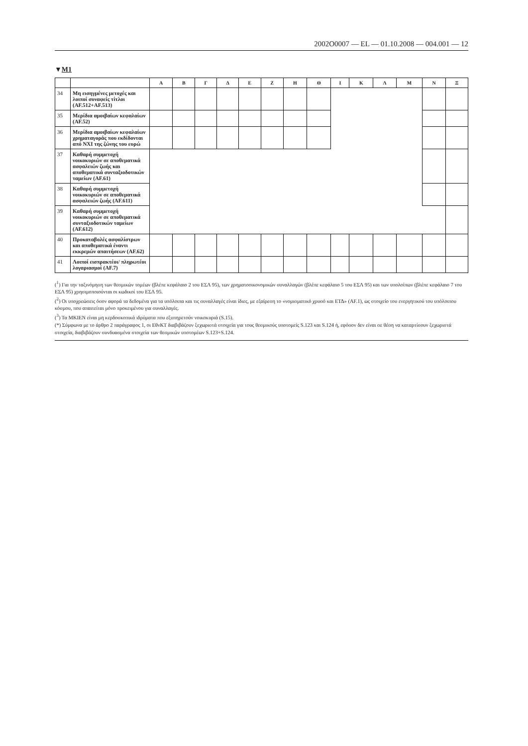2002O0007 — EL — 01.10.2008 — 004.001 — 12
▼M1
| | | Α | Β | Γ | Δ | Ε | Ζ | Η | Θ | Ι | Κ | Λ | Μ | Ν | Ξ |
| --- | --- | --- | --- | --- | --- | --- | --- | --- | --- | --- | --- | --- | --- | --- | --- |
| 34 | Μη εισηγμένες μετοχές και λοιποί συναφείς τίτλοι (AF.512+AF.513) | | | | | | | | | | | | | | |
| 35 | Μερίδια αμοιβαίων κεφαλαίων (AF.52) | | | | | | | | | | | | | | |
| 36 | Μερίδια αμοιβαίων κεφαλαίων χρηματαγοράς που εκδίδονται από ΝΧΙ της ζώνης του ευρώ | | | | | | | | | | | | | | |
| 37 | Καθαρή συμμετοχή νοικοκυριών σε αποθεματικά ασφαλειών ζωής και αποθεματικά συνταξιοδοτικών ταμείων (AF.61) | | | | | | | | | | | | | | |
| 38 | Καθαρή συμμετοχή νοικοκυριών σε αποθεματικά ασφαλειών ζωής (AF.611) | | | | | | | | | | | | | | |
| 39 | Καθαρή συμμετοχή νοικοκυριών σε αποθεματικά συνταξιοδοτικών ταμείων (AF.612) | | | | | | | | | | | | | | |
| 40 | Προκαταβολές ασφαλίστρων και αποθεματικά έναντι εκκρεμών απαιτήσεων (AF.62) | | | | | | | | | | | | | | |
| 41 | Λοιποί εισπρακτέοι/ πληρωτέοι λογαριασμοί (AF.7) | | | | | | | | | | | | | | |
(<sup>1</sup>) Για την ταξινόμηση των θεσμικών τομέων (βλέπε κεφάλαιο 2 του ΕΣΛ 95), των χρηματοοικονομικών συναλλαγών (βλέπε κεφάλαιο 5 του ΕΣΛ 95) και των υπολοίπων (βλέπε κεφάλαιο 7 του ΕΣΛ 95) χρησιμοποιούνται οι κωδικοί του ΕΣΛ 95.
(<sup>2</sup>) Οι υποχρεώσεις όσον αφορά τα δεδομένα για τα υπόλοιπα και τις συναλλαγές είναι ίδιες, με εξαίρεση το «νομισματικό χρυσό και ΕΤΔ» (AF.1), ως στοιχείο του ενεργητικού του υπόλοιπου κόσμου, που απαιτείται μόνο προκειμένου για συναλλαγές.
(<sup>3</sup>) Τα ΜΚΙΕΝ είναι μη κερδοσκοπικά ιδρύματα που εξυπηρετούν νοικοκυριά (S.15).
(*) Σύμφωνα με το άρθρο 2 παράγραφος 1, οι ΕθνΚΤ διαβιβάζουν ξεχωριστά στοιχεία για τους θεσμικούς υποτομείς S.123 και S.124 ή, εφόσον δεν είναι σε θέση να καταρτίσουν ξεχωριστά στοιχεία, διαβιβάζουν συνδυασμένα στοιχεία των θεσμικών υποτομέων S.123+S.124.